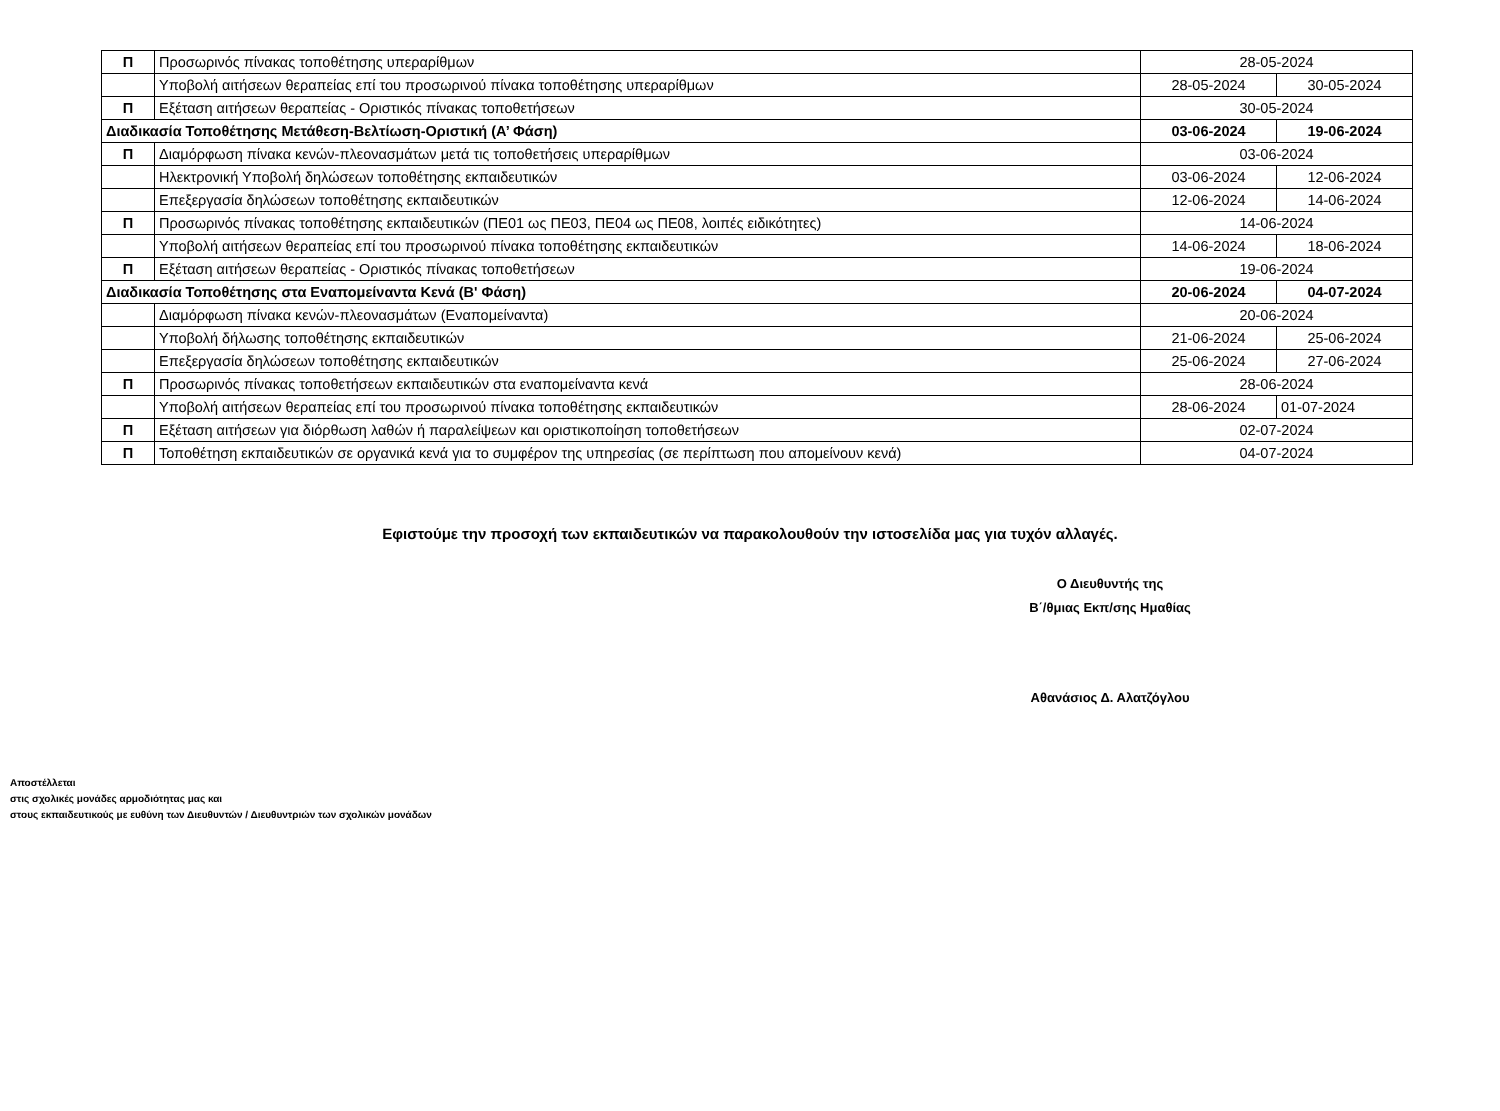| Π | Προσωρινός πίνακας τοποθέτησης υπεραρίθμων | 28-05-2024 | |
| | Υποβολή αιτήσεων θεραπείας επί του προσωρινού πίνακα τοποθέτησης υπεραρίθμων | 28-05-2024 | 30-05-2024 |
| Π | Εξέταση αιτήσεων θεραπείας - Οριστικός πίνακας τοποθετήσεων | 30-05-2024 | |
| Διαδικασία Τοποθέτησης Μετάθεση-Βελτίωση-Οριστική (Α’ Φάση) | | 03-06-2024 | 19-06-2024 |
| Π | Διαμόρφωση πίνακα κενών-πλεονασμάτων μετά τις τοποθετήσεις υπεραρίθμων | 03-06-2024 | |
| | Ηλεκτρονική Υποβολή δηλώσεων τοποθέτησης εκπαιδευτικών | 03-06-2024 | 12-06-2024 |
| | Επεξεργασία δηλώσεων τοποθέτησης εκπαιδευτικών | 12-06-2024 | 14-06-2024 |
| Π | Προσωρινός πίνακας τοποθέτησης εκπαιδευτικών (ΠΕ01 ως ΠΕ03, ΠΕ04 ως ΠΕ08, λοιπές ειδικότητες) | 14-06-2024 | |
| | Υποβολή αιτήσεων θεραπείας επί του προσωρινού πίνακα τοποθέτησης εκπαιδευτικών | 14-06-2024 | 18-06-2024 |
| Π | Εξέταση αιτήσεων θεραπείας - Οριστικός πίνακας τοποθετήσεων | 19-06-2024 | |
| Διαδικασία Τοποθέτησης στα Εναπομείναντα Κενά (Β' Φάση) | | 20-06-2024 | 04-07-2024 |
| | Διαμόρφωση πίνακα κενών-πλεονασμάτων (Εναπομείναντα) | 20-06-2024 | |
| | Υποβολή δήλωσης τοποθέτησης εκπαιδευτικών | 21-06-2024 | 25-06-2024 |
| | Επεξεργασία δηλώσεων τοποθέτησης εκπαιδευτικών | 25-06-2024 | 27-06-2024 |
| Π | Προσωρινός πίνακας τοποθετήσεων εκπαιδευτικών στα εναπομείναντα κενά | 28-06-2024 | |
| | Υποβολή αιτήσεων θεραπείας επί του προσωρινού πίνακα τοποθέτησης εκπαιδευτικών | 28-06-2024 | 01-07-2024 |
| Π | Εξέταση αιτήσεων για διόρθωση λαθών ή παραλείψεων και οριστικοποίηση τοποθετήσεων | 02-07-2024 | |
| Π | Τοποθέτηση εκπαιδευτικών σε οργανικά κενά για το συμφέρον της υπηρεσίας (σε περίπτωση που απομείνουν κενά) | 04-07-2024 | |
Εφιστούμε την προσοχή των εκπαιδευτικών να παρακολουθούν την ιστοσελίδα μας για τυχόν αλλαγές.
Ο Διευθυντής της
Β΄/θμιας Εκπ/σης Ημαθίας
Αθανάσιος Δ. Αλατζόγλου
Αποστέλλεται
στις σχολικές μονάδες αρμοδιότητας μας και
στους εκπαιδευτικούς με ευθύνη των Διευθυντών / Διευθυντριών των σχολικών μονάδων